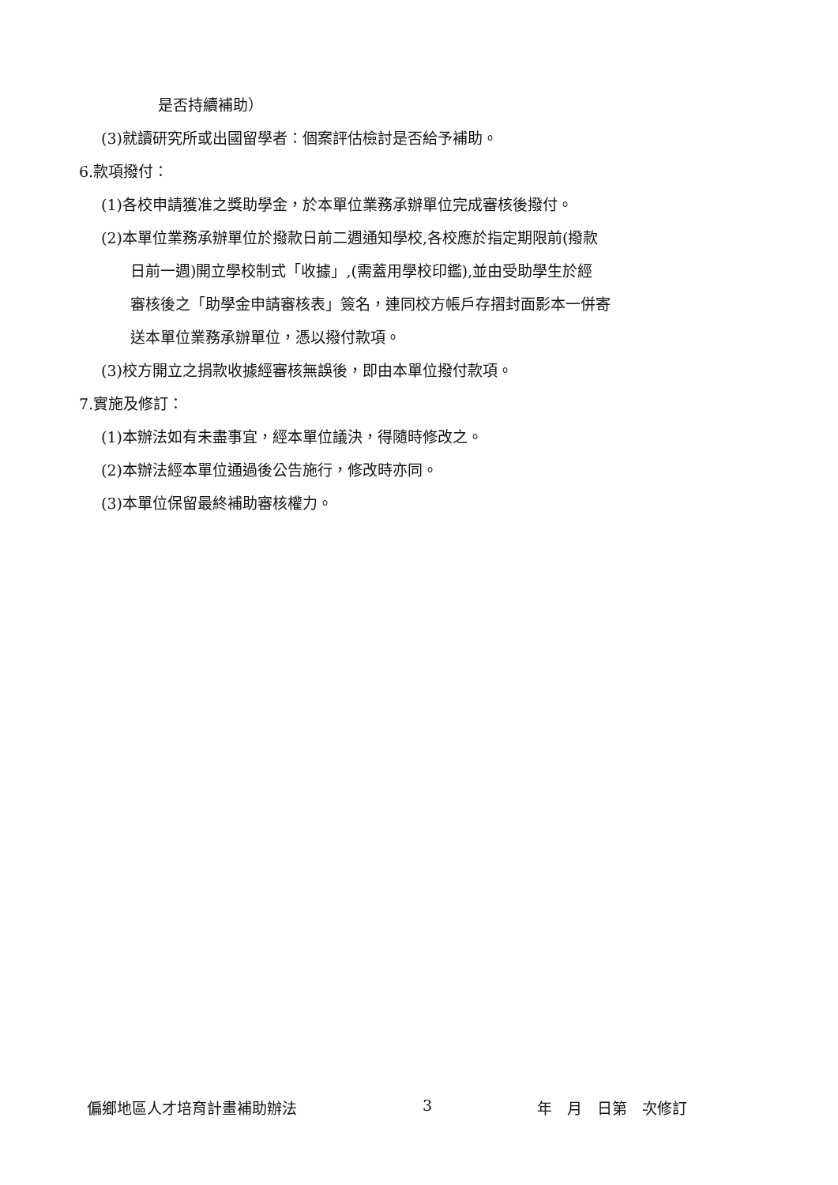是否持續補助）
(3)就讀研究所或出國留學者：個案評估檢討是否給予補助。
6.款項撥付：
(1)各校申請獲准之獎助學金，於本單位業務承辦單位完成審核後撥付。
(2)本單位業務承辦單位於撥款日前二週通知學校,各校應於指定期限前(撥款
日前一週)開立學校制式「收據」,(需蓋用學校印鑑),並由受助學生於經
審核後之「助學金申請審核表」簽名，連同校方帳戶存摺封面影本一併寄
送本單位業務承辦單位，憑以撥付款項。
(3)校方開立之捐款收據經審核無誤後，即由本單位撥付款項。
7.實施及修訂：
(1)本辦法如有未盡事宜，經本單位議決，得隨時修改之。
(2)本辦法經本單位通過後公告施行，修改時亦同。
(3)本單位保留最終補助審核權力。
偏鄉地區人才培育計畫補助辦法 3 年　月　日第　次修訂